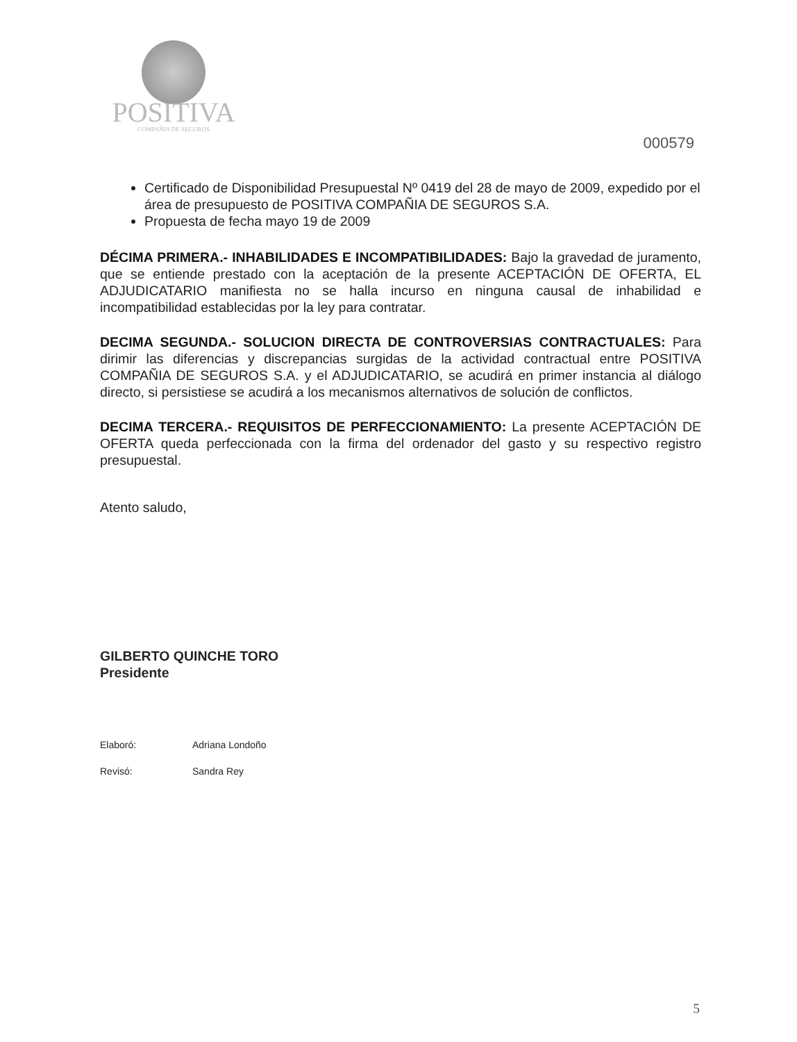POSITIVA
COMPAÑIA DE SEGUROS
000579
Certificado de Disponibilidad Presupuestal Nº 0419 del 28 de mayo de 2009, expedido por el área de presupuesto de POSITIVA COMPAÑIA DE SEGUROS S.A.
Propuesta de fecha mayo 19 de 2009
DÉCIMA PRIMERA.- INHABILIDADES E INCOMPATIBILIDADES: Bajo la gravedad de juramento, que se entiende prestado con la aceptación de la presente ACEPTACIÓN DE OFERTA, EL ADJUDICATARIO manifiesta no se halla incurso en ninguna causal de inhabilidad e incompatibilidad establecidas por la ley para contratar.
DECIMA SEGUNDA.- SOLUCION DIRECTA DE CONTROVERSIAS CONTRACTUALES: Para dirimir las diferencias y discrepancias surgidas de la actividad contractual entre POSITIVA COMPAÑIA DE SEGUROS S.A. y el ADJUDICATARIO, se acudirá en primer instancia al diálogo directo, si persistiese se acudirá a los mecanismos alternativos de solución de conflictos.
DECIMA TERCERA.- REQUISITOS DE PERFECCIONAMIENTO: La presente ACEPTACIÓN DE OFERTA queda perfeccionada con la firma del ordenador del gasto y su respectivo registro presupuestal.
Atento saludo,
GILBERTO QUINCHE TORO
Presidente
Elaboró: Adriana Londoño
Revisó: Sandra Rey
5